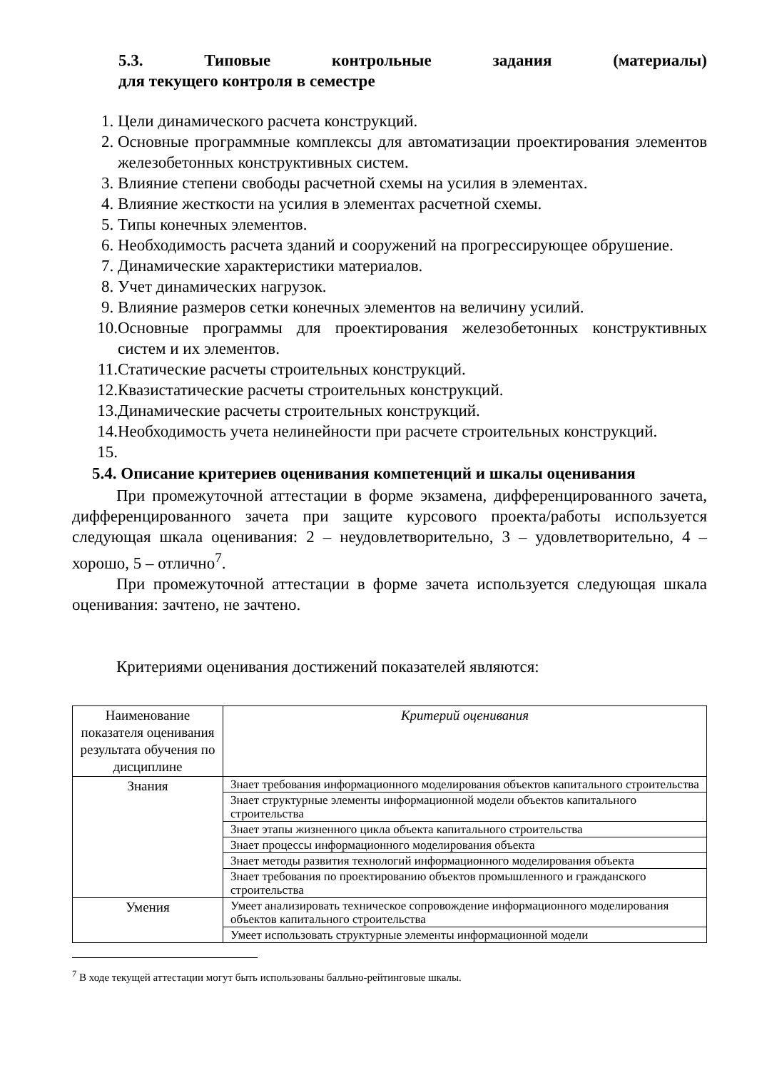5.3. Типовые контрольные задания (материалы)
для текущего контроля в семестре
1. Цели динамического расчета конструкций.
2. Основные программные комплексы для автоматизации проектирования элементов железобетонных конструктивных систем.
3. Влияние степени свободы расчетной схемы на усилия в элементах.
4. Влияние жесткости на усилия в элементах расчетной схемы.
5. Типы конечных элементов.
6. Необходимость расчета зданий и сооружений на прогрессирующее обрушение.
7. Динамические характеристики материалов.
8. Учет динамических нагрузок.
9. Влияние размеров сетки конечных элементов на величину усилий.
10. Основные программы для проектирования железобетонных конструктивных систем и их элементов.
11. Статические расчеты строительных конструкций.
12. Квазистатические расчеты строительных конструкций.
13. Динамические расчеты строительных конструкций.
14. Необходимость учета нелинейности при расчете строительных конструкций.
15.
5.4. Описание критериев оценивания компетенций и шкалы оценивания
При промежуточной аттестации в форме экзамена, дифференцированного зачета, дифференцированного зачета при защите курсового проекта/работы используется следующая шкала оценивания: 2 – неудовлетворительно, 3 – удовлетворительно, 4 – хорошо, 5 – отлично<sup>7</sup>.
При промежуточной аттестации в форме зачета используется следующая шкала оценивания: зачтено, не зачтено.
Критериями оценивания достижений показателей являются:
| Наименование показателя оценивания результата обучения по дисциплине | Критерий оценивания |
| --- | --- |
| Знания | Знает требования информационного моделирования объектов капитального строительства |
| | Знает структурные элементы информационной модели объектов капитального строительства |
| | Знает этапы жизненного цикла объекта капитального строительства |
| | Знает процессы информационного моделирования объекта |
| | Знает методы развития технологий информационного моделирования объекта |
| | Знает требования по проектированию объектов промышленного и гражданского строительства |
| Умения | Умеет анализировать техническое сопровождение информационного моделирования объектов капитального строительства |
| | Умеет использовать структурные элементы информационной модели |
<sup>7</sup> В ходе текущей аттестации могут быть использованы балльно-рейтинговые шкалы.